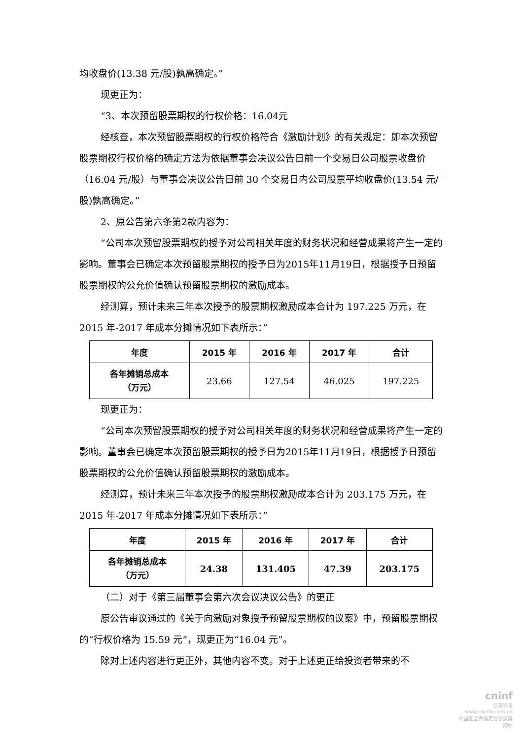均收盘价(13.38 元/股)孰高确定。”
现更正为：
“3、本次预留股票期权的行权价格：16.04元
经核查，本次预留股票期权的行权价格符合《激励计划》的有关规定：即本次预留股票期权行权价格的确定方法为依据董事会决议公告日前一个交易日公司股票收盘价（16.04 元/股）与董事会决议公告日前 30 个交易日内公司股票平均收盘价(13.54 元/股)孰高确定。”
2、原公告第六条第2款内容为：
“公司本次预留股票期权的授予对公司相关年度的财务状况和经营成果将产生一定的影响。董事会已确定本次预留股票期权的授予日为2015年11月19日，根据授予日预留股票期权的公允价值确认预留股票期权的激励成本。
经测算，预计未来三年本次授予的股票期权激励成本合计为 197.225 万元，在 2015 年-2017 年成本分摊情况如下表所示：”
| 年度 | 2015 年 | 2016 年 | 2017 年 | 合计 |
| --- | --- | --- | --- | --- |
| 各年摊销总成本 （万元） | 23.66 | 127.54 | 46.025 | 197.225 |
现更正为：
“公司本次预留股票期权的授予对公司相关年度的财务状况和经营成果将产生一定的影响。董事会已确定本次预留股票期权的授予日为2015年11月19日，根据授予日预留股票期权的公允价值确认预留股票期权的激励成本。
经测算，预计未来三年本次授予的股票期权激励成本合计为 203.175 万元，在 2015 年-2017 年成本分摊情况如下表所示：”
| 年度 | 2015 年 | 2016 年 | 2017 年 | 合计 |
| --- | --- | --- | --- | --- |
| 各年摊销总成本 （万元） | 24.38 | 131.405 | 47.39 | 203.175 |
（二）对于《第三届董事会第六次会议决议公告》的更正
原公告审议通过的《关于向激励对象授予预留股票期权的议案》中，预留股票期权的“行权价格为 15.59 元”，现更正为“16.04 元”。
除对上述内容进行更正外，其他内容不变。对于上述更正给投资者带来的不
cninf
巨潮资讯
www.cninfo.com.cn
中国证监会指定信息披露网站